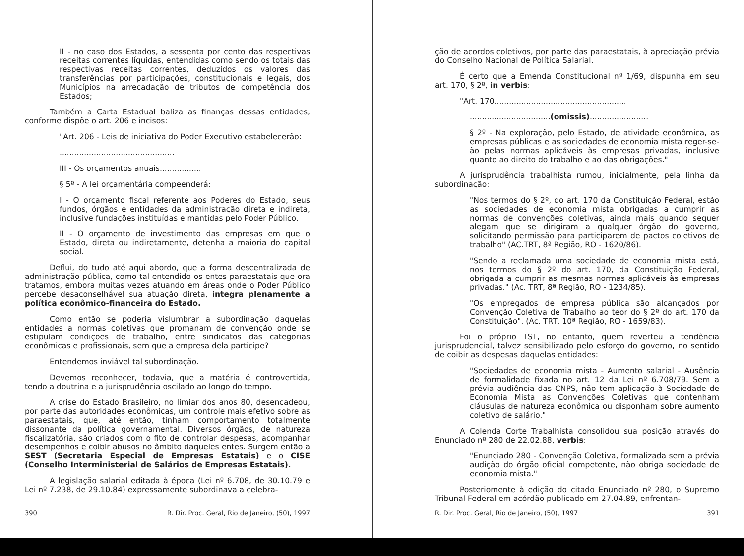II - no caso dos Estados, a sessenta por cento das respectivas receitas correntes líquidas, entendidas como sendo os totais das respectivas receitas correntes, deduzidos os valores das transferências por participações, constitucionais e legais, dos Municípios na arrecadação de tributos de competência dos Estados;
Também a Carta Estadual baliza as finanças dessas entidades, conforme dispõe o art. 206 e incisos:
"Art. 206 - Leis de iniciativa do Poder Executivo estabelecerão:
...............................................
III - Os orçamentos anuais.................
§ 5º - A lei orçamentária compeenderá:
I - O orçamento fiscal referente aos Poderes do Estado, seus fundos, órgãos e entidades da administração direta e indireta, inclusive fundações instituídas e mantidas pelo Poder Público.
II - O orçamento de investimento das empresas em que o Estado, direta ou indiretamente, detenha a maioria do capital social.
Deflui, do tudo até aqui abordo, que a forma descentralizada de administração pública, como tal entendido os entes paraestatais que ora tratamos, embora muitas vezes atuando em áreas onde o Poder Público percebe desaconselhável sua atuação direta, integra plenamente a política econômico-financeira do Estado.
Como então se poderia vislumbrar a subordinação daquelas entidades a normas coletivas que promanam de convenção onde se estipulam condições de trabalho, entre sindicatos das categorias econômicas e profissionais, sem que a empresa dela participe?
Entendemos inviável tal subordinação.
Devemos reconhecer, todavia, que a matéria é controvertida, tendo a doutrina e a jurisprudência oscilado ao longo do tempo.
A crise do Estado Brasileiro, no limiar dos anos 80, desencadeou, por parte das autoridades econômicas, um controle mais efetivo sobre as paraestatais, que, até então, tinham comportamento totalmente dissonante da política governamental. Diversos órgãos, de natureza fiscalizatória, são criados com o fito de controlar despesas, acompanhar desempenhos e coibir abusos no âmbito daqueles entes. Surgem então a SEST (Secretaria Especial de Empresas Estatais) e o CISE (Conselho Interministerial de Salários de Empresas Estatais).
A legislação salarial editada à época (Lei nº 6.708, de 30.10.79 e Lei nº 7.238, de 29.10.84) expressamente subordinava a celebra-
390 R. Dir. Proc. Geral, Rio de Janeiro, (50), 1997
ção de acordos coletivos, por parte das paraestatais, à apreciação prévia do Conselho Nacional de Política Salarial.
É certo que a Emenda Constitucional nº 1/69, dispunha em seu art. 170, § 2º, in verbis:
"Art. 170......................................................
.................................(omissis)........................
§ 2º - Na exploração, pelo Estado, de atividade econômica, as empresas públicas e as sociedades de economia mista reger-se-ão pelas normas aplicáveis às empresas privadas, inclusive quanto ao direito do trabalho e ao das obrigações."
A jurisprudência trabalhista rumou, inicialmente, pela linha da subordinação:
"Nos termos do § 2º, do art. 170 da Constituição Federal, estão as sociedades de economia mista obrigadas a cumprir as normas de convenções coletivas, ainda mais quando sequer alegam que se dirigiram a qualquer órgão do governo, solicitando permissão para participarem de pactos coletivos de trabalho" (AC.TRT, 8ª Região, RO - 1620/86).
"Sendo a reclamada uma sociedade de economia mista está, nos termos do § 2º do art. 170, da Constituição Federal, obrigada a cumprir as mesmas normas aplicáveis às empresas privadas." (Ac. TRT, 8ª Região, RO - 1234/85).
"Os empregados de empresa pública são alcançados por Convenção Coletiva de Trabalho ao teor do § 2º do art. 170 da Constituição". (Ac. TRT, 10ª Região, RO - 1659/83).
Foi o próprio TST, no entanto, quem reverteu a tendência jurisprudencial, talvez sensibilizado pelo esforço do governo, no sentido de coibir as despesas daquelas entidades:
"Sociedades de economia mista - Aumento salarial - Ausência de formalidade fixada no art. 12 da Lei nº 6.708/79. Sem a prévia audiência das CNPS, não tem aplicação à Sociedade de Economia Mista as Convenções Coletivas que contenham cláusulas de natureza econômica ou disponham sobre aumento coletivo de salário."
A Colenda Corte Trabalhista consolidou sua posição através do Enunciado nº 280 de 22.02.88, verbis:
"Enunciado 280 - Convenção Coletiva, formalizada sem a prévia audição do órgão oficial competente, não obriga sociedade de economia mista."
Posteriomente à edição do citado Enunciado nº 280, o Supremo Tribunal Federal em acórdão publicado em 27.04.89, enfrentan-
R. Dir. Proc. Geral, Rio de Janeiro, (50), 1997 391